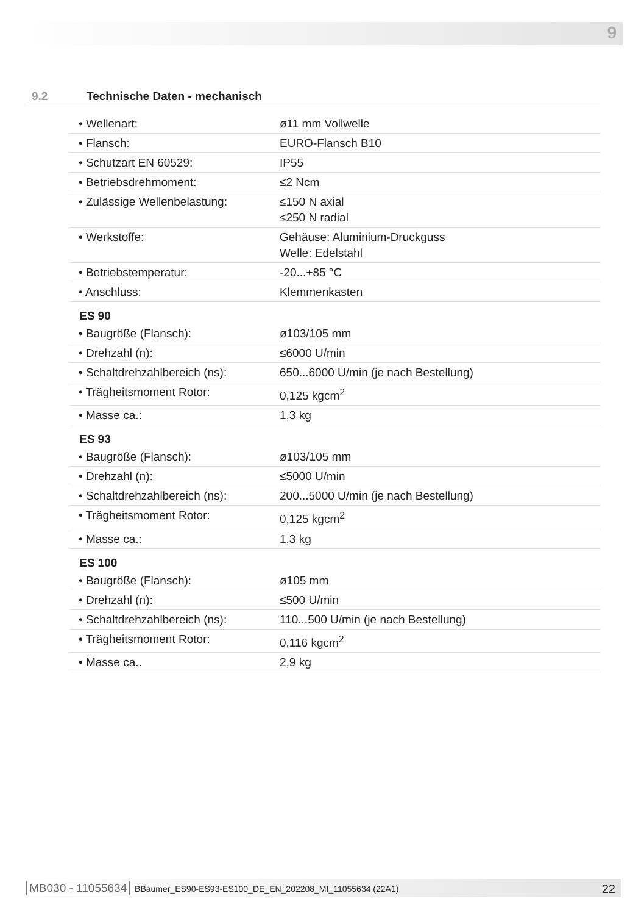9
9.2 Technische Daten - mechanisch
| • Wellenart: | ø11 mm Vollwelle |
| • Flansch: | EURO-Flansch B10 |
| • Schutzart EN 60529: | IP55 |
| • Betriebsdrehmoment: | ≤2 Ncm |
| • Zulässige Wellenbelastung: | ≤150 N axial ≤250 N radial |
| • Werkstoffe: | Gehäuse: Aluminium-Druckguss Welle: Edelstahl |
| • Betriebstemperatur: | -20...+85 °C |
| • Anschluss: | Klemmenkasten |
ES 90
| • Baugröße (Flansch): | ø103/105 mm |
| • Drehzahl (n): | ≤6000 U/min |
| • Schaltdrehzahlbereich (ns): | 650...6000 U/min (je nach Bestellung) |
| • Trägheitsmoment Rotor: | 0,125 kgcm<sup>2</sup> |
| • Masse ca.: | 1,3 kg |
ES 93
| • Baugröße (Flansch): | ø103/105 mm |
| • Drehzahl (n): | ≤5000 U/min |
| • Schaltdrehzahlbereich (ns): | 200...5000 U/min (je nach Bestellung) |
| • Trägheitsmoment Rotor: | 0,125 kgcm<sup>2</sup> |
| • Masse ca.: | 1,3 kg |
ES 100
| • Baugröße (Flansch): | ø105 mm |
| • Drehzahl (n): | ≤500 U/min |
| • Schaltdrehzahlbereich (ns): | 110...500 U/min (je nach Bestellung) |
| • Trägheitsmoment Rotor: | 0,116 kgcm<sup>2</sup> |
| • Masse ca.. | 2,9 kg |
MB030 - 11055634 BBaumer_ES90-ES93-ES100_DE_EN_202208_MI_11055634 (22A1) 22